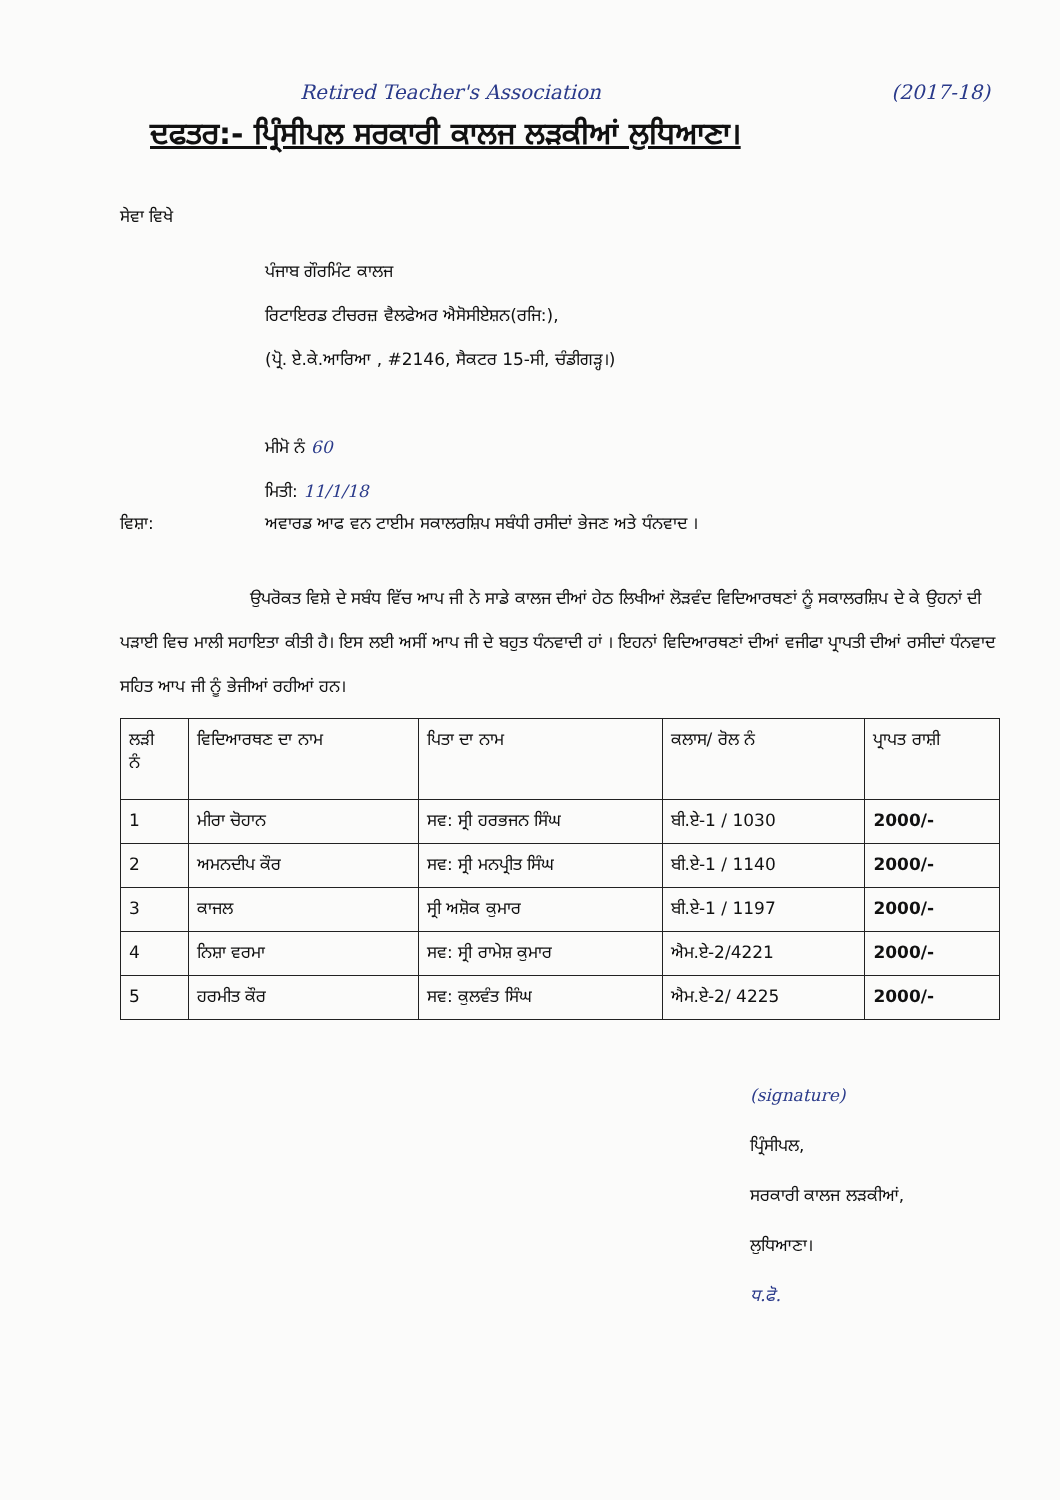Retired Teacher's Association (2017-18)
ਦਫਤਰ:- ਪ੍ਰਿੰਸੀਪਲ ਸਰਕਾਰੀ ਕਾਲਜ ਲੜਕੀਆਂ ਲੁਧਿਆਣਾ।
ਸੇਵਾ ਵਿਖੇ
ਪੰਜਾਬ ਗੌਰਮਿੰਟ ਕਾਲਜ
ਰਿਟਾਇਰਡ ਟੀਚਰਜ਼ ਵੈਲਫੇਅਰ ਐਸੋਸੀਏਸ਼ਨ(ਰਜਿ:),
(ਪ੍ਰੋ. ਏ.ਕੇ.ਆਰਿਆ , #2146, ਸੈਕਟਰ 15-ਸੀ, ਚੰਡੀਗੜ੍ਹ।)
ਮੀਮੋ ਨੰ 60
ਮਿਤੀ: 11/1/18
ਵਿਸ਼ਾ: ਅਵਾਰਡ ਆਫ ਵਨ ਟਾਈਮ ਸਕਾਲਰਸ਼ਿਪ ਸਬੰਧੀ ਰਸੀਦਾਂ ਭੇਜਣ ਅਤੇ ਧੰਨਵਾਦ ।
ਉਪਰੋਕਤ ਵਿਸ਼ੇ ਦੇ ਸਬੰਧ ਵਿੱਚ ਆਪ ਜੀ ਨੇ ਸਾਡੇ ਕਾਲਜ ਦੀਆਂ ਹੇਠ ਲਿਖੀਆਂ ਲੋੜਵੰਦ ਵਿਦਿਆਰਥਣਾਂ ਨੂੰ ਸਕਾਲਰਸ਼ਿਪ ਦੇ ਕੇ ਉਹਨਾਂ ਦੀ ਪੜਾਈ ਵਿਚ ਮਾਲੀ ਸਹਾਇਤਾ ਕੀਤੀ ਹੈ। ਇਸ ਲਈ ਅਸੀਂ ਆਪ ਜੀ ਦੇ ਬਹੁਤ ਧੰਨਵਾਦੀ ਹਾਂ । ਇਹਨਾਂ ਵਿਦਿਆਰਥਣਾਂ ਦੀਆਂ ਵਜੀਫਾ ਪ੍ਰਾਪਤੀ ਦੀਆਂ ਰਸੀਦਾਂ ਧੰਨਵਾਦ ਸਹਿਤ ਆਪ ਜੀ ਨੂੰ ਭੇਜੀਆਂ ਰਹੀਆਂ ਹਨ।
| ਲੜੀ ਨੰ | ਵਿਦਿਆਰਥਣ ਦਾ ਨਾਮ | ਪਿਤਾ ਦਾ ਨਾਮ | ਕਲਾਸ/ ਰੋਲ ਨੰ | ਪ੍ਰਾਪਤ ਰਾਸ਼ੀ |
| --- | --- | --- | --- | --- |
| 1 | ਮੀਰਾ ਚੋਹਾਨ | ਸਵ: ਸ੍ਰੀ ਹਰਭਜਨ ਸਿੰਘ | ਬੀ.ਏ-1 / 1030 | 2000/- |
| 2 | ਅਮਨਦੀਪ ਕੌਰ | ਸਵ: ਸ੍ਰੀ ਮਨਪ੍ਰੀਤ ਸਿੰਘ | ਬੀ.ਏ-1 / 1140 | 2000/- |
| 3 | ਕਾਜਲ | ਸ੍ਰੀ ਅਸ਼ੋਕ ਕੁਮਾਰ | ਬੀ.ਏ-1 / 1197 | 2000/- |
| 4 | ਨਿਸ਼ਾ ਵਰਮਾ | ਸਵ: ਸ੍ਰੀ ਰਾਮੇਸ਼ ਕੁਮਾਰ | ਐਮ.ਏ-2/4221 | 2000/- |
| 5 | ਹਰਮੀਤ ਕੌਰ | ਸਵ: ਕੁਲਵੰਤ ਸਿੰਘ | ਐਮ.ਏ-2/ 4225 | 2000/- |
(signature)
ਪ੍ਰਿੰਸੀਪਲ,
ਸਰਕਾਰੀ ਕਾਲਜ ਲੜਕੀਆਂ,
ਲੁਧਿਆਣਾ।
ਧ.ਫੋ.